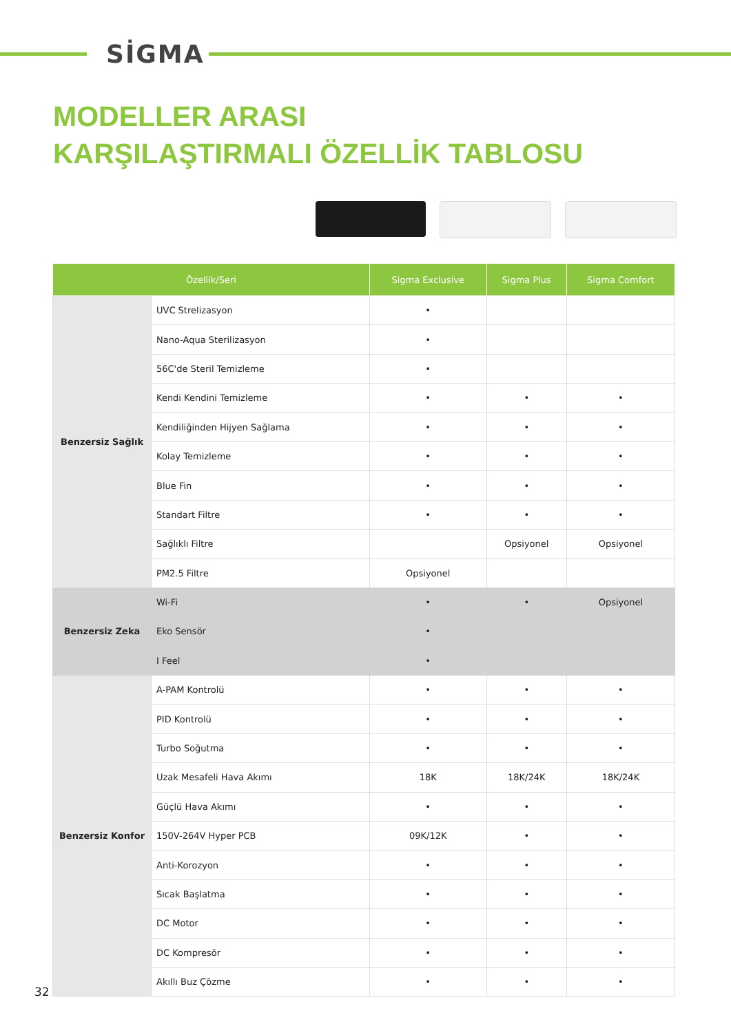SİGMA
MODELLER ARASI
KARŞILAŞTIRMALI ÖZELLİK TABLOSU
| Özellik/Seri | | Sigma Exclusive | Sigma Plus | Sigma Comfort |
| --- | --- | --- | --- | --- |
| Benzersiz Sağlık | UVC Strelizasyon | • | | |
| | Nano-Aqua Sterilizasyon | • | | |
| | 56C'de Steril Temizleme | • | | |
| | Kendi Kendini Temizleme | • | • | • |
| | Kendiliğinden Hijyen Sağlama | • | • | • |
| | Kolay Temizleme | • | • | • |
| | Blue Fin | • | • | • |
| | Standart Filtre | • | • | • |
| | Sağlıklı Filtre | | Opsiyonel | Opsiyonel |
| | PM2.5 Filtre | Opsiyonel | | |
| Benzersiz Zeka | Wi-Fi | • | • | Opsiyonel |
| | Eko Sensör | • | | |
| | I Feel | • | | |
| Benzersiz Konfor | A-PAM Kontrolü | • | • | • |
| | PID Kontrolü | • | • | • |
| | Turbo Soğutma | • | • | • |
| | Uzak Mesafeli Hava Akımı | 18K | 18K/24K | 18K/24K |
| | Güçlü Hava Akımı | • | • | • |
| | 150V-264V Hyper PCB | 09K/12K | • | • |
| | Anti-Korozyon | • | • | • |
| | Sıcak Başlatma | • | • | • |
| | DC Motor | • | • | • |
| | DC Kompresör | • | • | • |
| | Akıllı Buz Çözme | • | • | • |
32